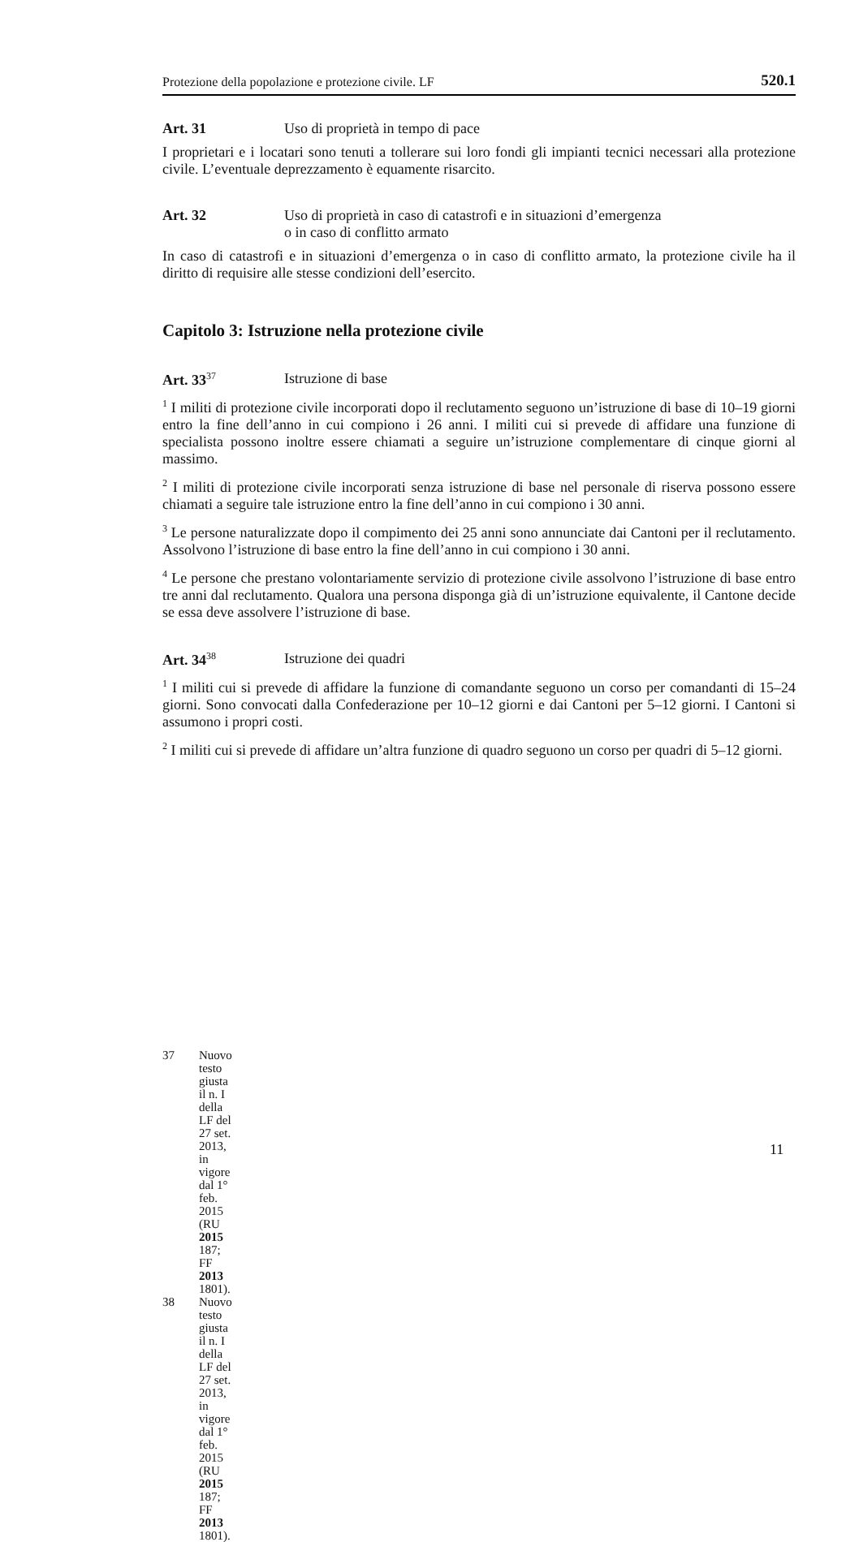Protezione della popolazione e protezione civile. LF 520.1
Art. 31 Uso di proprietà in tempo di pace
I proprietari e i locatari sono tenuti a tollerare sui loro fondi gli impianti tecnici necessari alla protezione civile. L’eventuale deprezzamento è equamente risarcito.
Art. 32 Uso di proprietà in caso di catastrofi e in situazioni d’emergenza
o in caso di conflitto armato
In caso di catastrofi e in situazioni d’emergenza o in caso di conflitto armato, la protezione civile ha il diritto di requisire alle stesse condizioni dell’esercito.
Capitolo 3: Istruzione nella protezione civile
Art. 33<sup>37</sup> Istruzione di base
<sup>1</sup> I militi di protezione civile incorporati dopo il reclutamento seguono un’istruzione di base di 10–19 giorni entro la fine dell’anno in cui compiono i 26 anni. I militi cui si prevede di affidare una funzione di specialista possono inoltre essere chiamati a seguire un’istruzione complementare di cinque giorni al massimo.
<sup>2</sup> I militi di protezione civile incorporati senza istruzione di base nel personale di riserva possono essere chiamati a seguire tale istruzione entro la fine dell’anno in cui compiono i 30 anni.
<sup>3</sup> Le persone naturalizzate dopo il compimento dei 25 anni sono annunciate dai Cantoni per il reclutamento. Assolvono l’istruzione di base entro la fine dell’anno in cui compiono i 30 anni.
<sup>4</sup> Le persone che prestano volontariamente servizio di protezione civile assolvono l’istruzione di base entro tre anni dal reclutamento. Qualora una persona disponga già di un’istruzione equivalente, il Cantone decide se essa deve assolvere l’istruzione di base.
Art. 34<sup>38</sup> Istruzione dei quadri
<sup>1</sup> I militi cui si prevede di affidare la funzione di comandante seguono un corso per comandanti di 15–24 giorni. Sono convocati dalla Confederazione per 10–12 giorni e dai Cantoni per 5–12 giorni. I Cantoni si assumono i propri costi.
<sup>2</sup> I militi cui si prevede di affidare un’altra funzione di quadro seguono un corso per quadri di 5–12 giorni.
37 Nuovo testo giusta il n. I della LF del 27 set. 2013, in vigore dal 1° feb. 2015
(RU 2015 187; FF 2013 1801).
38 Nuovo testo giusta il n. I della LF del 27 set. 2013, in vigore dal 1° feb. 2015
(RU 2015 187; FF 2013 1801).
11